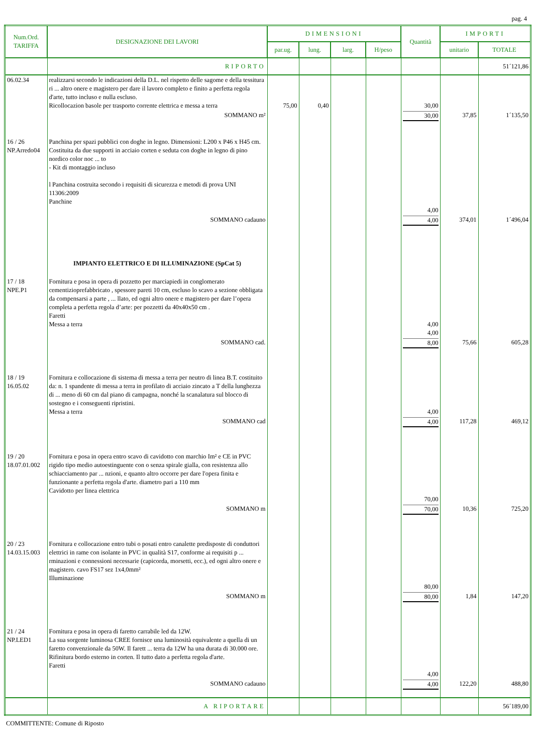pag. 4
| Num.Ord. TARIFFA | DESIGNAZIONE DEI LAVORI | DIMENSIONI | | | | Quantità | IMPORTI | |
| --- | --- | --- | --- | --- | --- | --- | --- | --- |
| | | par.ug. | lung. | larg. | H/peso | | unitario | TOTALE |
| | RIPORTO | | | | | | | 51´121,86 |
| 06.02.34 | realizzarsi secondo le indicazioni della D.L. nel rispetto delle sagome e della tessitura ri ... altro onere e magistero per dare il lavoro completo e finito a perfetta regola d'arte, tutto incluso e nulla escluso. Ricollocazion basole per trasporto corrente elettrica e messa a terra | 75,00 | 0,40 | | | 30,00 | | |
| | SOMMANO m² | | | | | 30,00 | 37,85 | 1´135,50 |
| 16 / 26 NP.Arredo04 | Panchina per spazi pubblici con doghe in legno. Dimensioni: L200 x P46 x H45 cm. Costituita da due supporti in acciaio corten e seduta con doghe in legno di pino nordico color noc ... to - Kit di montaggio incluso l Panchina costruita secondo i requisiti di sicurezza e metodi di prova UNI 11306:2009 Panchine | | | | | 4,00 | | |
| | SOMMANO cadauno | | | | | 4,00 | 374,01 | 1´496,04 |
| | IMPIANTO ELETTRICO E DI ILLUMINAZIONE (SpCat 5) | | | | | | | |
| 17 / 18 NPE.P1 | Fornitura e posa in opera di pozzetto per marciapiedi in conglomerato cementizioprefabbricato , spessore pareti 10 cm, escluso lo scavo a sezione obbligata da compensarsi a parte , ... llato, ed ogni altro onere e magistero per dare l’opera completa a perfetta regola d’arte: per pozzetti da 40x40x50 cm . Faretti Messa a terra | | | | | 4,00 4,00 | | |
| | SOMMANO cad. | | | | | 8,00 | 75,66 | 605,28 |
| 18 / 19 16.05.02 | Fornitura e collocazione di sistema di messa a terra per neutro di linea B.T. costituito da: n. 1 spandente di messa a terra in profilato di acciaio zincato a T della lunghezza di ... meno di 60 cm dal piano di campagna, nonché la scanalatura sul blocco di sostegno e i conseguenti ripristini. Messa a terra | | | | | 4,00 | | |
| | SOMMANO cad | | | | | 4,00 | 117,28 | 469,12 |
| 19 / 20 18.07.01.002 | Fornitura e posa in opera entro scavo di cavidotto con marchio Im² e CE in PVC rigido tipo medio autoestinguente con o senza spirale gialla, con resistenza allo schiacciamento par ... nzioni, e quanto altro occorre per dare l'opera finita e funzionante a perfetta regola d'arte. diametro pari a 110 mm Cavidotto per linea elettrica | | | | | 70,00 | | |
| | SOMMANO m | | | | | 70,00 | 10,36 | 725,20 |
| 20 / 23 14.03.15.003 | Fornitura e collocazione entro tubi o posati entro canalette predisposte di conduttori elettrici in rame con isolante in PVC in qualità S17, conforme ai requisiti p ... rminazioni e connessioni necessarie (capicorda, morsetti, ecc.), ed ogni altro onere e magistero. cavo FS17 sez 1x4,0mm² Illuminazione | | | | | 80,00 | | |
| | SOMMANO m | | | | | 80,00 | 1,84 | 147,20 |
| 21 / 24 NP.LED1 | Fornitura e posa in opera di faretto carrabile led da 12W. La sua sorgente luminosa CREE fornisce una luminosità equivalente a quella di un faretto convenzionale da 50W. Il farett ... terra da 12W ha una durata di 30.000 ore. Rifinitura bordo esterno in corten. Il tutto dato a perfetta regola d'arte. Faretti | | | | | 4,00 | | |
| | SOMMANO cadauno | | | | | 4,00 | 122,20 | 488,80 |
| | A RIPORTARE | | | | | | | 56´189,00 |
COMMITTENTE: Comune di Riposto